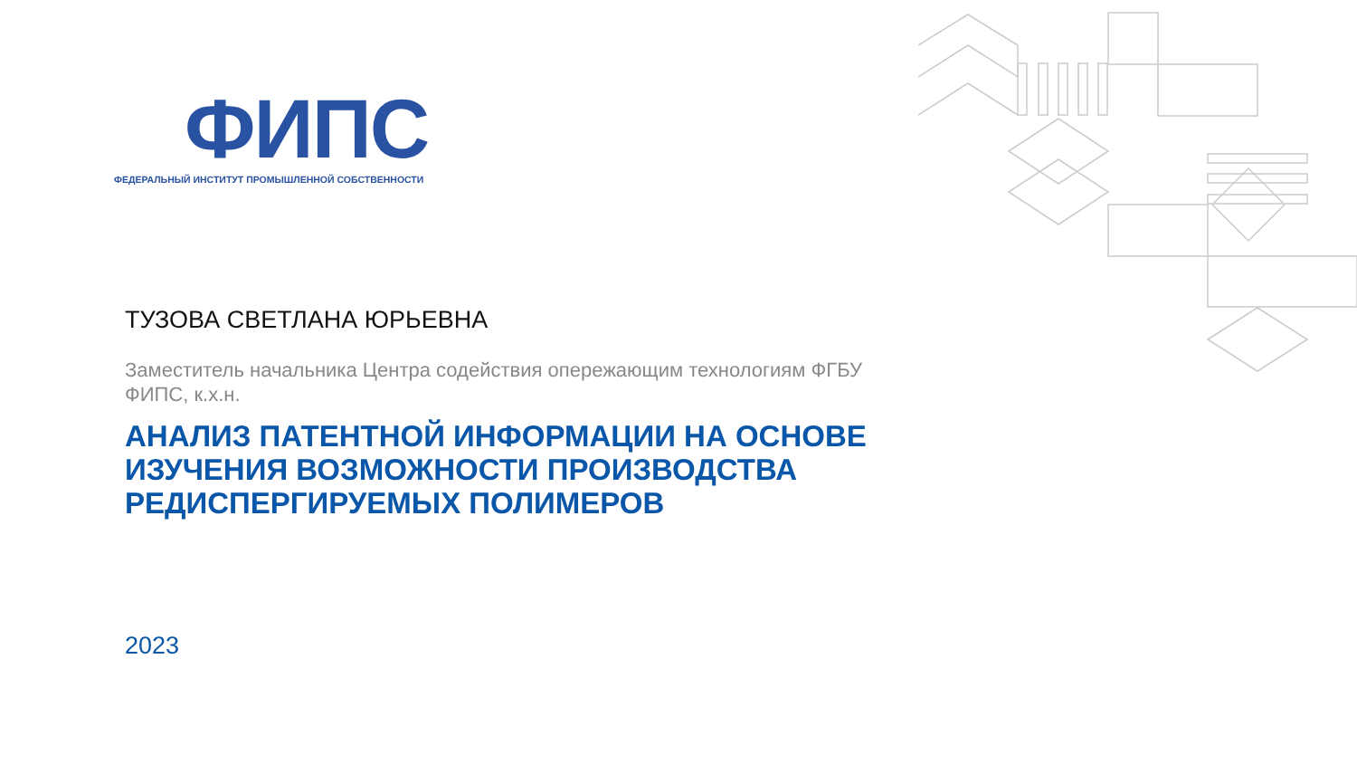ФИПС
ФЕДЕРАЛЬНЫЙ ИНСТИТУТ ПРОМЫШЛЕННОЙ СОБСТВЕННОСТИ
ТУЗОВА СВЕТЛАНА ЮРЬЕВНА
Заместитель начальника Центра содействия опережающим технологиям ФГБУ ФИПС, к.х.н.
АНАЛИЗ ПАТЕНТНОЙ ИНФОРМАЦИИ НА ОСНОВЕ ИЗУЧЕНИЯ ВОЗМОЖНОСТИ ПРОИЗВОДСТВА РЕДИСПЕРГИРУЕМЫХ ПОЛИМЕРОВ
2023